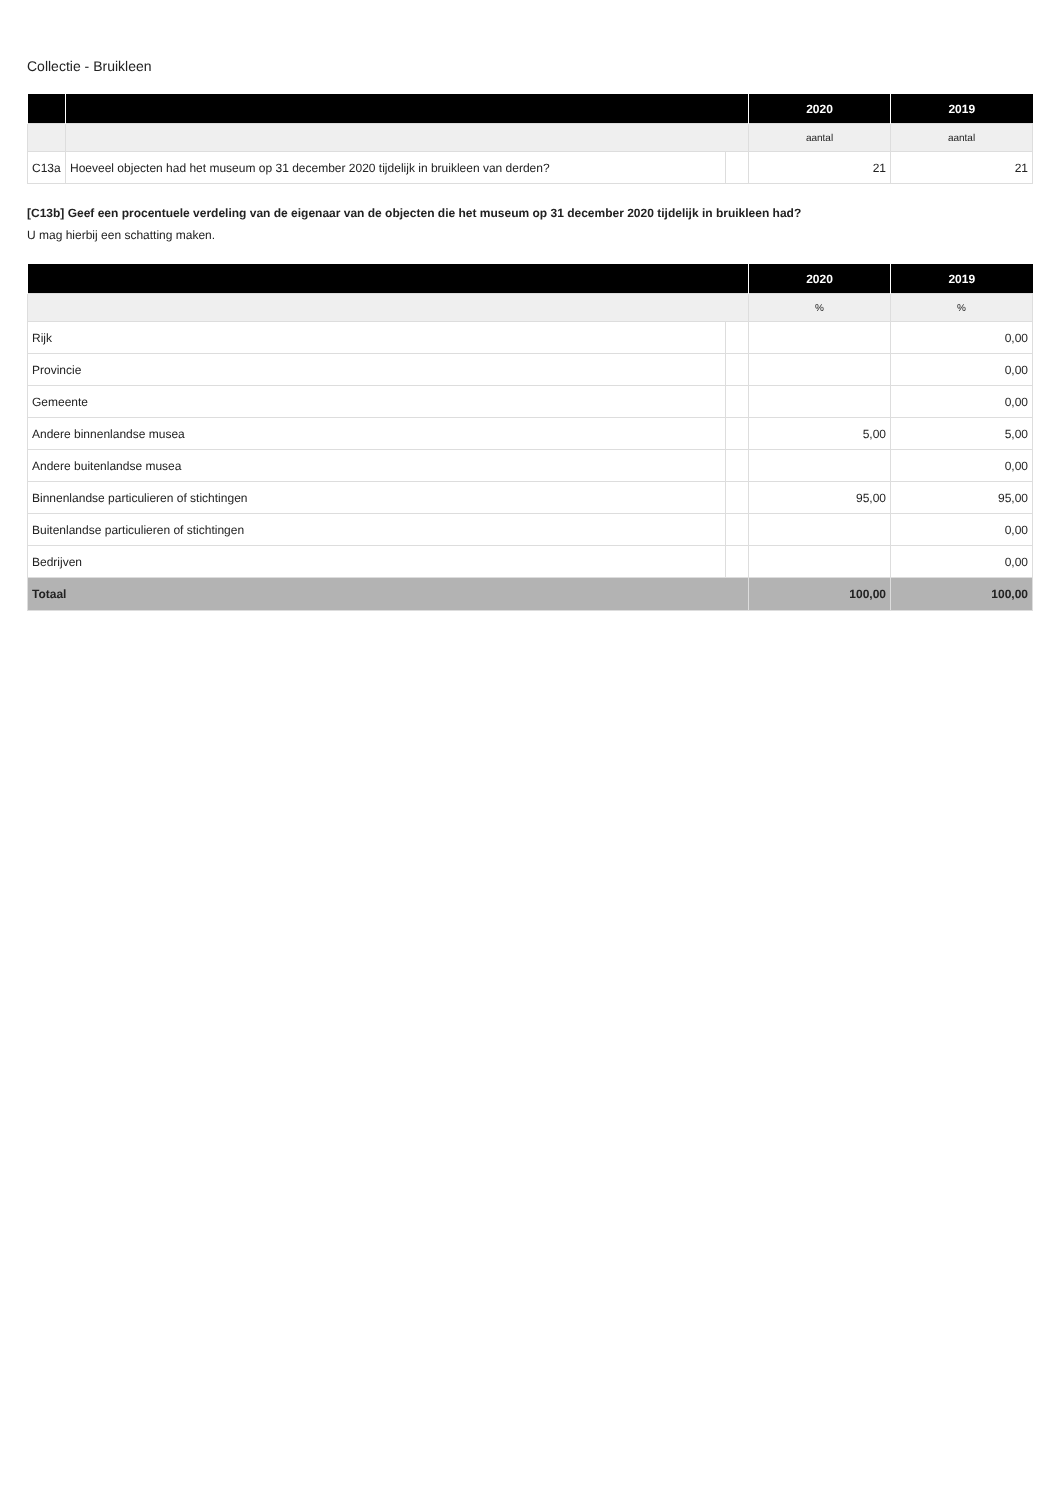Collectie - Bruikleen
| | | | 2020 | 2019 |
| --- | --- | --- | --- | --- |
| | | | aantal | aantal |
| C13a | Hoeveel objecten had het museum op 31 december 2020 tijdelijk in bruikleen van derden? | | 21 | 21 |
[C13b] Geef een procentuele verdeling van de eigenaar van de objecten die het museum op 31 december 2020 tijdelijk in bruikleen had?
U mag hierbij een schatting maken.
| | | 2020 | 2019 |
| --- | --- | --- | --- |
| | | % | % |
| Rijk | | | 0,00 |
| Provincie | | | 0,00 |
| Gemeente | | | 0,00 |
| Andere binnenlandse musea | | 5,00 | 5,00 |
| Andere buitenlandse musea | | | 0,00 |
| Binnenlandse particulieren of stichtingen | | 95,00 | 95,00 |
| Buitenlandse particulieren of stichtingen | | | 0,00 |
| Bedrijven | | | 0,00 |
| Totaal | | 100,00 | 100,00 |